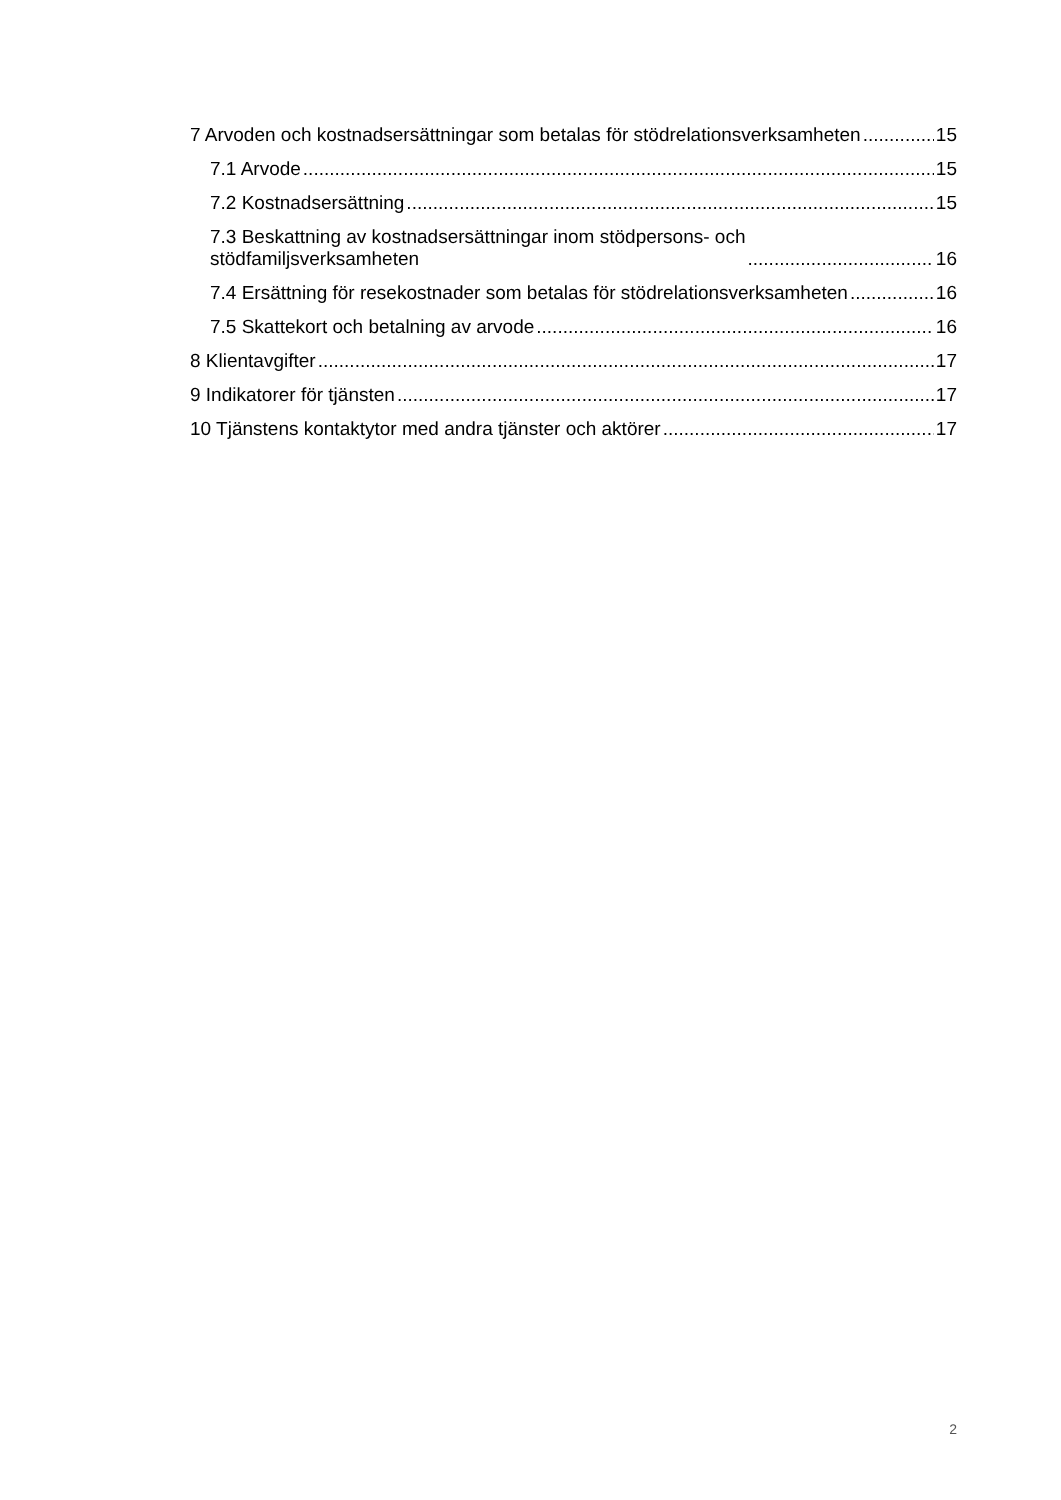7 Arvoden och kostnadsersättningar som betalas för stödrelationsverksamheten 15
7.1 Arvode 15
7.2 Kostnadsersättning 15
7.3 Beskattning av kostnadsersättningar inom stödpersons- och
stödfamiljsverksamheten 16
7.4 Ersättning för resekostnader som betalas för stödrelationsverksamheten 16
7.5 Skattekort och betalning av arvode 16
8 Klientavgifter 17
9 Indikatorer för tjänsten 17
10 Tjänstens kontaktytor med andra tjänster och aktörer 17
2